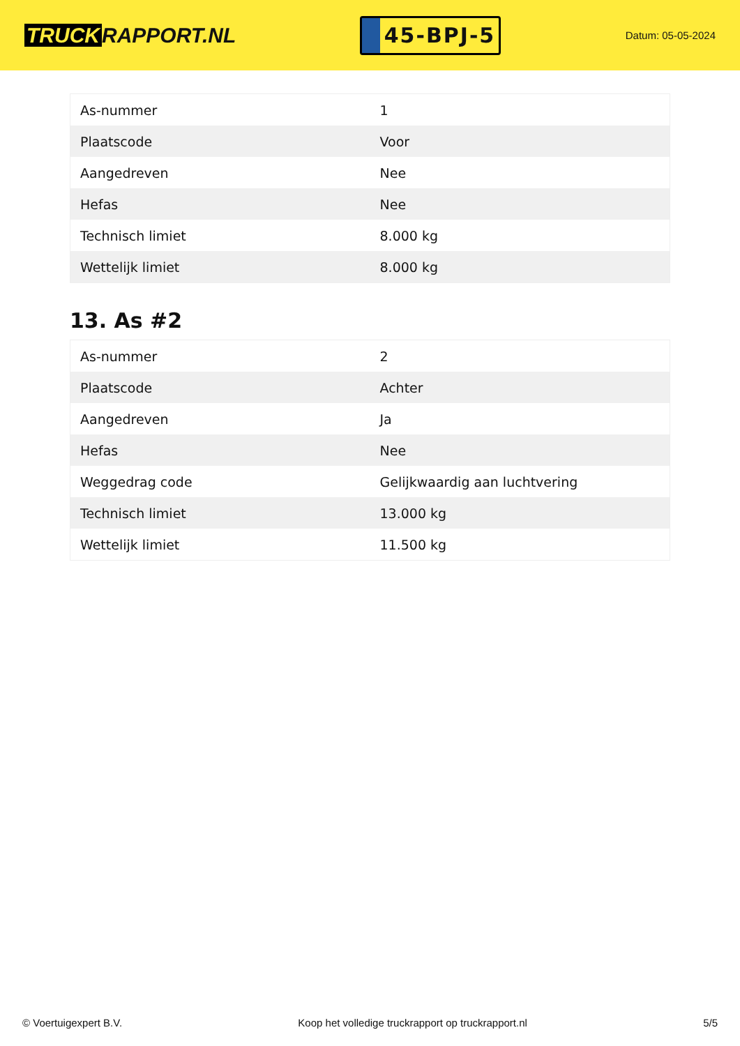TRUCK RAPPORT.NL
45-BPJ-5
Datum: 05-05-2024
| As-nummer | 1 |
| Plaatscode | Voor |
| Aangedreven | Nee |
| Hefas | Nee |
| Technisch limiet | 8.000 kg |
| Wettelijk limiet | 8.000 kg |
13. As #2
| As-nummer | 2 |
| Plaatscode | Achter |
| Aangedreven | Ja |
| Hefas | Nee |
| Weggedrag code | Gelijkwaardig aan luchtvering |
| Technisch limiet | 13.000 kg |
| Wettelijk limiet | 11.500 kg |
© Voertuigexpert B.V. Koop het volledige truckrapport op truckrapport.nl 5/5